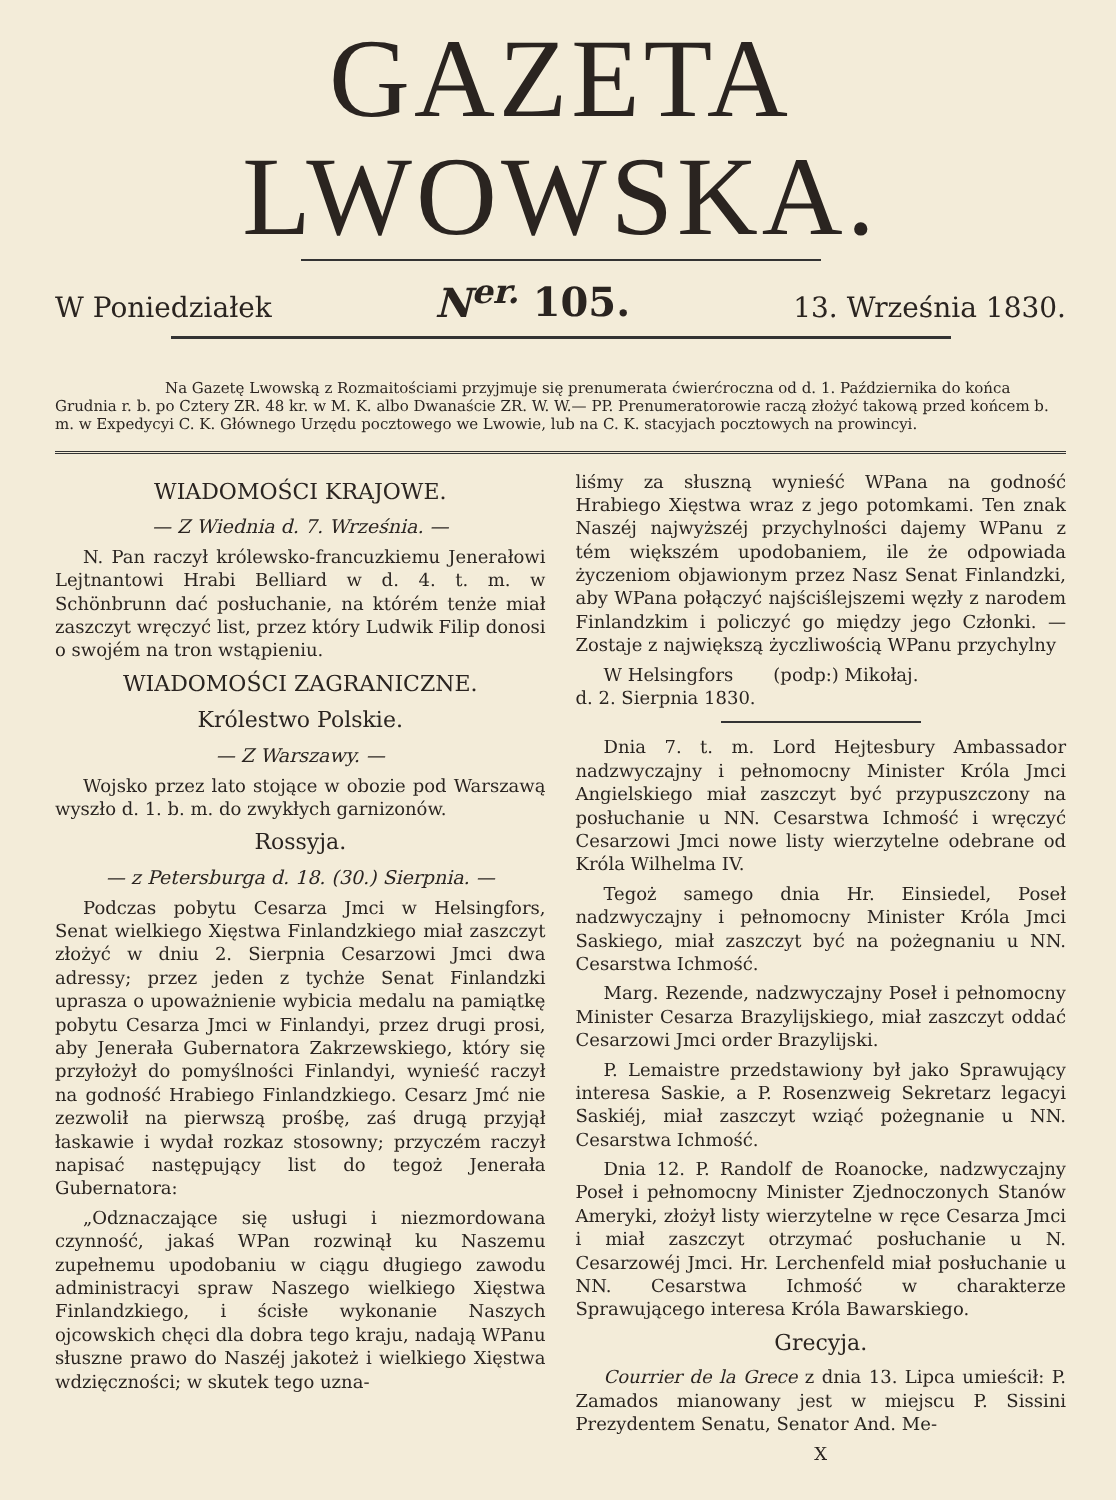GAZETA LWOWSKA.
W Poniedziałek N<sup>er.</sup> 105. 13. Września 1830.
Na Gazetę Lwowską z Rozmaitościami przyjmuje się prenumerata ćwierćroczna od d. 1. Października do końca Grudnia r. b. po Cztery ZR. 48 kr. w M. K. albo Dwanaście ZR. W. W.— PP. Prenumeratorowie raczą złożyć takową przed końcem b. m. w Expedycyi C. K. Głównego Urzędu pocztowego we Lwowie, lub na C. K. stacyjach pocztowych na prowincyi.
WIADOMOŚCI KRAJOWE.
— Z Wiednia d. 7. Września. —
N. Pan raczył królewsko-francuzkiemu Jenerałowi Lejtnantowi Hrabi Belliard w d. 4. t. m. w Schönbrunn dać posłuchanie, na którém tenże miał zaszczyt wręczyć list, przez który Ludwik Filip donosi o swojém na tron wstąpieniu.
WIADOMOŚCI ZAGRANICZNE.
Królestwo Polskie.
— Z Warszawy. —
Wojsko przez lato stojące w obozie pod Warszawą wyszło d. 1. b. m. do zwykłych garnizonów.
Rossyja.
— z Petersburga d. 18. (30.) Sierpnia. —
Podczas pobytu Cesarza Jmci w Helsingfors, Senat wielkiego Xięstwa Finlandzkiego miał zaszczyt złożyć w dniu 2. Sierpnia Cesarzowi Jmci dwa adressy; przez jeden z tychże Senat Finlandzki uprasza o upoważnienie wybicia medalu na pamiątkę pobytu Cesarza Jmci w Finlandyi, przez drugi prosi, aby Jenerała Gubernatora Zakrzewskiego, który się przyłożył do pomyślności Finlandyi, wynieść raczył na godność Hrabiego Finlandzkiego. Cesarz Jmć nie zezwolił na pierwszą prośbę, zaś drugą przyjął łaskawie i wydał rozkaz stosowny; przyczém raczył napisać następujący list do tegoż Jenerała Gubernatora:
„Odznaczające się usługi i niezmordowana czynność, jakaś WPan rozwinął ku Naszemu zupełnemu upodobaniu w ciągu długiego zawodu administracyi spraw Naszego wielkiego Xięstwa Finlandzkiego, i ścisłe wykonanie Naszych ojcowskich chęci dla dobra tego kraju, nadają WPanu słuszne prawo do Naszéj jakoteż i wielkiego Xięstwa wdzięczności; w skutek tego uzna-
liśmy za słuszną wynieść WPana na godność Hrabiego Xięstwa wraz z jego potomkami. Ten znak Naszéj najwyższéj przychylności dajemy WPanu z tém większém upodobaniem, ile że odpowiada życzeniom objawionym przez Nasz Senat Finlandzki, aby WPana połączyć najściślejszemi węzły z narodem Finlandzkim i policzyć go między jego Członki. — Zostaje z największą życzliwością WPanu przychylny
W Helsingfors (podp:) Mikołaj.
d. 2. Sierpnia 1830.
Dnia 7. t. m. Lord Hejtesbury Ambassador nadzwyczajny i pełnomocny Minister Króla Jmci Angielskiego miał zaszczyt być przypuszczony na posłuchanie u NN. Cesarstwa Ichmość i wręczyć Cesarzowi Jmci nowe listy wierzytelne odebrane od Króla Wilhelma IV.
Tegoż samego dnia Hr. Einsiedel, Poseł nadzwyczajny i pełnomocny Minister Króla Jmci Saskiego, miał zaszczyt być na pożegnaniu u NN. Cesarstwa Ichmość.
Marg. Rezende, nadzwyczajny Poseł i pełnomocny Minister Cesarza Brazylijskiego, miał zaszczyt oddać Cesarzowi Jmci order Brazylijski.
P. Lemaistre przedstawiony był jako Sprawujący interesa Saskie, a P. Rosenzweig Sekretarz legacyi Saskiéj, miał zaszczyt wziąć pożegnanie u NN. Cesarstwa Ichmość.
Dnia 12. P. Randolf de Roanocke, nadzwyczajny Poseł i pełnomocny Minister Zjednoczonych Stanów Ameryki, złożył listy wierzytelne w ręce Cesarza Jmci i miał zaszczyt otrzymać posłuchanie u N. Cesarzowéj Jmci. Hr. Lerchenfeld miał posłuchanie u NN. Cesarstwa Ichmość w charakterze Sprawującego interesa Króla Bawarskiego.
Grecyja.
Courrier de la Grece z dnia 13. Lipca umieścił: P. Zamados mianowany jest w miejscu P. Sissini Prezydentem Senatu, Senator And. Me-
X